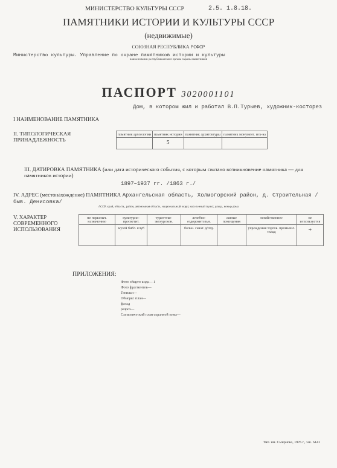МИНИСТЕРСТВО КУЛЬТУРЫ СССР 2.5. 1.8.18.
ПАМЯТНИКИ ИСТОРИИ И КУЛЬТУРЫ СССР
(недвижимые)
СОЮЗНАЯ РЕСПУБЛИКА РСФСР
Министерство культуры. Управление по охране памятников истории и культуры
наименование республиканского органа охраны памятников
ПАСПОРТ 3020001101
Дом, в котором жил и работал В.П.Турыев, художник-косторез
I НАИМЕНОВАНИЕ ПАМЯТНИКА
II. ТИПОЛОГИЧЕСКАЯ ПРИНАДЛЕЖНОСТЬ
| памятник археологии | памятник истории | памятник архитектуры | памятник монумент. иск-ва |
| | 5 | | |
III. ДАТИРОВКА ПАМЯТНИКА (или дата исторического события, с которым связано возникновение памятника — для памятников истории)
1897–1937 гг. /1863 г./
IV. АДРЕС (местонахождение) ПАМЯТНИКА Архангельская область, Холмогорский район, д. Строительная /быв. Денисовка/
АССР, край, область, район, автономная область, национальный округ, населенный пункт, улица, номер дома
V. ХАРАКТЕР СОВРЕМЕННОГО ИСПОЛЬЗОВАНИЯ
| по первонач. назначению | культурно-просветит. | туристско-экскурсион. | лечебно-оздоровительн. | жилые помещения | хозяйственное | не используется |
| | музей библ. клуб | | больн. санат. д/отд. | | учреждения торгов. промышл. склад | + |
ПРИЛОЖЕНИЯ:
Фото общего вида— 1
Фото фрагментов—
Генплан—
Обмеры: план—
фасад
разрез—
Схематический план охранной зоны—
Тип. им. Смирнова, 1976 г., зак. 6141